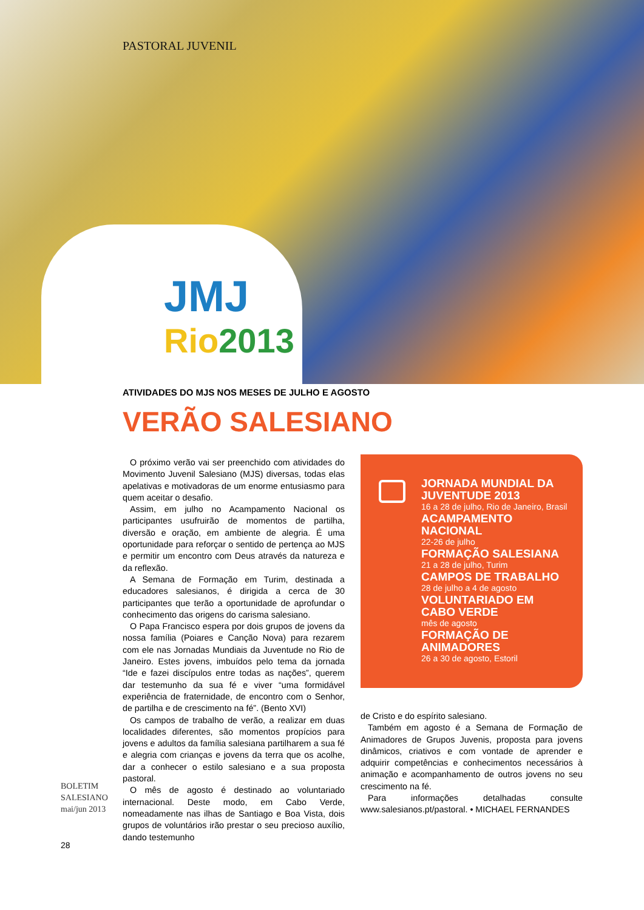PASTORAL JUVENIL
JMJ
Rio2013
ATIVIDADES DO MJS NOS MESES DE JULHO E AGOSTO
VERÃO SALESIANO
O próximo verão vai ser preenchido com atividades do Movimento Juvenil Salesiano (MJS) diversas, todas elas apelativas e motivadoras de um enorme entusiasmo para quem aceitar o desafio.
Assim, em julho no Acampamento Nacional os participantes usufruirão de momentos de partilha, diversão e oração, em ambiente de alegria. É uma oportunidade para reforçar o sentido de pertença ao MJS e permitir um encontro com Deus através da natureza e da reflexão.
A Semana de Formação em Turim, destinada a educadores salesianos, é dirigida a cerca de 30 participantes que terão a oportunidade de aprofundar o conhecimento das origens do carisma salesiano.
O Papa Francisco espera por dois grupos de jovens da nossa família (Poiares e Canção Nova) para rezarem com ele nas Jornadas Mundiais da Juventude no Rio de Janeiro. Estes jovens, imbuídos pelo tema da jornada “Ide e fazei discípulos entre todas as nações”, querem dar testemunho da sua fé e viver “uma formidável experiência de fraternidade, de encontro com o Senhor, de partilha e de crescimento na fé”. (Bento XVI)
Os campos de trabalho de verão, a realizar em duas localidades diferentes, são momentos propícios para jovens e adultos da família salesiana partilharem a sua fé e alegria com crianças e jovens da terra que os acolhe, dar a conhecer o estilo salesiano e a sua proposta pastoral.
O mês de agosto é destinado ao voluntariado internacional. Deste modo, em Cabo Verde, nomeadamente nas ilhas de Santiago e Boa Vista, dois grupos de voluntários irão prestar o seu precioso auxílio, dando testemunho
JORNADA MUNDIAL DA JUVENTUDE 2013
16 a 28 de julho, Rio de Janeiro, Brasil
ACAMPAMENTO NACIONAL
22-26 de julho
FORMAÇÃO SALESIANA
21 a 28 de julho, Turim
CAMPOS DE TRABALHO
28 de julho a 4 de agosto
VOLUNTARIADO EM CABO VERDE
mês de agosto
FORMAÇÃO DE ANIMADORES
26 a 30 de agosto, Estoril
de Cristo e do espírito salesiano.
Também em agosto é a Semana de Formação de Animadores de Grupos Juvenis, proposta para jovens dinâmicos, criativos e com vontade de aprender e adquirir competências e conhecimentos necessários à animação e acompanhamento de outros jovens no seu crescimento na fé.
Para informações detalhadas consulte www.salesianos.pt/pastoral. • MICHAEL FERNANDES
BOLETIM
SALESIANO
mai/jun 2013
28